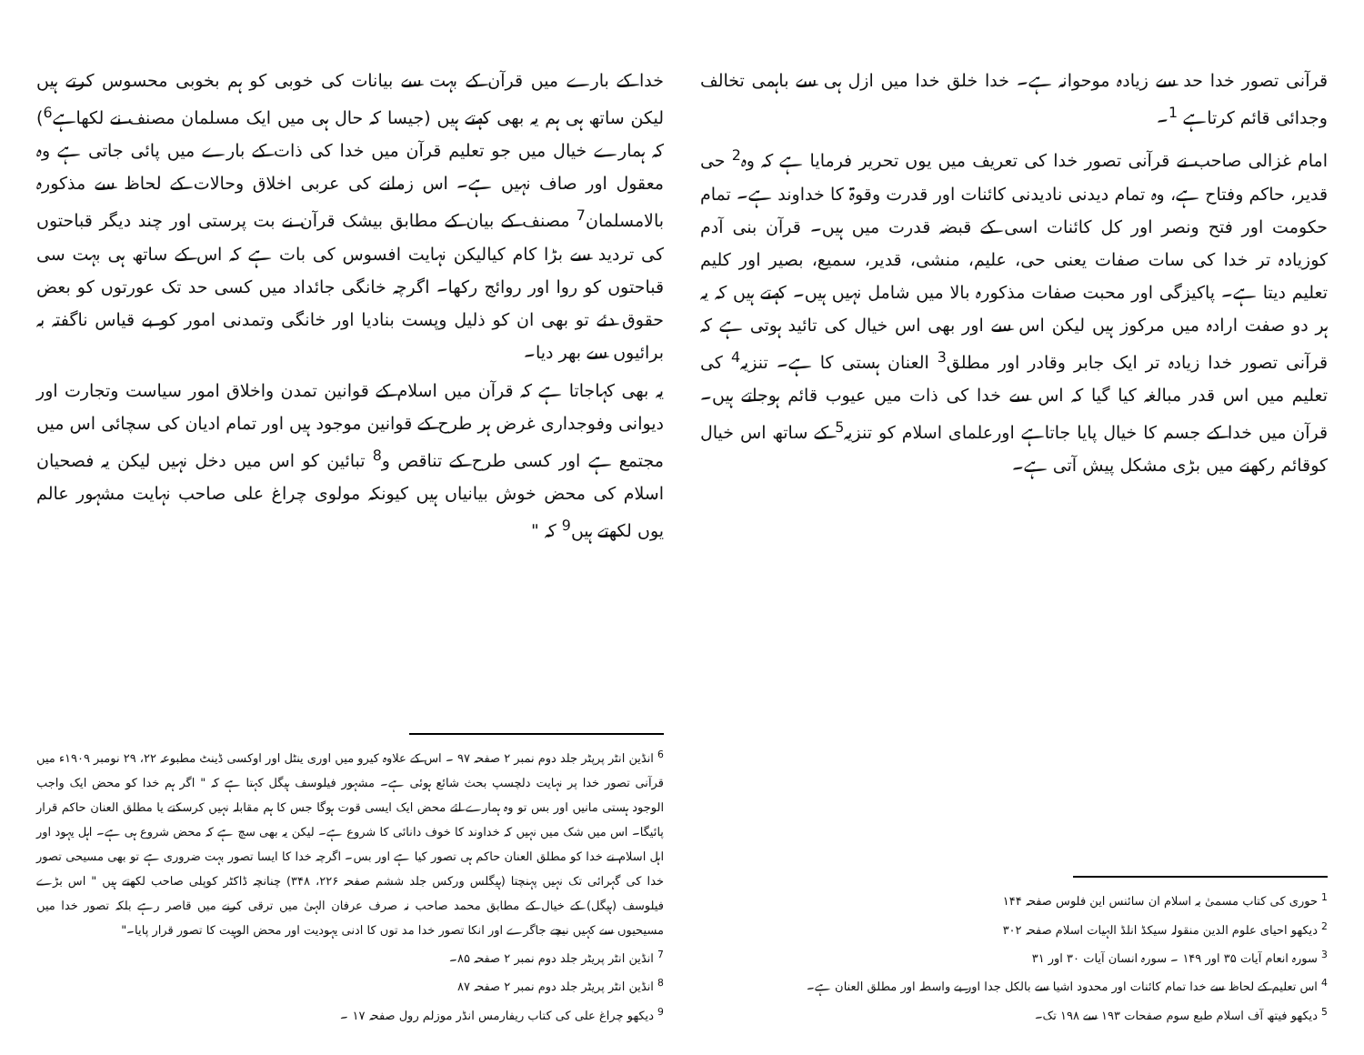قرآنی تصور خدا حد سے زیادہ موحوانہ ہے۔ خدا خلق خدا میں ازل ہی سے باہمی تخالف وجدائی قائم کرتاہے <sup>1</sup>۔
امام غزالی صاحب نے قرآنی تصور خدا کی تعریف میں یوں تحریر فرمایا ہے کہ وہ<sup>2</sup> حی قدیر، حاکم وفتاح ہے، وہ تمام دیدنی نادیدنی کائنات اور قدرت وقوۃ کا خداوند ہے۔ تمام حکومت اور فتح ونصر اور کل کائنات اسی کے قبضہ قدرت میں ہیں۔ قرآن بنی آدم کوزیادہ تر خدا کی سات صفات یعنی حی، علیم، منشی، قدیر، سمیع، بصیر اور کلیم تعلیم دیتا ہے۔ پاکیزگی اور محبت صفات مذکورہ بالا میں شامل نہیں ہیں۔ کہتے ہیں کہ یہ ہر دو صفت ارادہ میں مرکوز ہیں لیکن اس سے اور بھی اس خیال کی تائید ہوتی ہے کہ قرآنی تصور خدا زیادہ تر ایک جابر وقادر اور مطلق<sup>3</sup> العنان ہستی کا ہے۔ تنزیہ<sup>4</sup> کی تعلیم میں اس قدر مبالغہ کیا گیا کہ اس سے خدا کی ذات میں عیوب قائم ہوجاتے ہیں۔ قرآن میں خدا کے جسم کا خیال پایا جاتاہے اورعلمای اسلام کو تنزیہ<sup>5</sup> کے ساتھ اس خیال کوقائم رکھنے میں بڑی مشکل پیش آتی ہے۔
<sup>1</sup> حوری کی کتاب مسمیٰ بہ اسلام ان سائنس این فلوس صفحہ ۱۴۴
<sup>2</sup> دیکھو احیای علوم الدین منقولہ سیکڈ انلڈ الہیات اسلام صفحہ ۳۰۲
<sup>3</sup> سورہ انعام آیات ۳۵ اور ۱۴۹ ۔ سورہ انسان آیات ۳۰ اور ۳۱
<sup>4</sup> اس تعلیم کے لحاظ سے خدا تمام کائنات اور محدود اشیا سے بالکل جدا اور بے واسطہ اور مطلق العنان ہے۔
<sup>5</sup> دیکھو فیتھ آف اسلام طبع سوم صفحات ۱۹۳ سے ۱۹۸ تک۔
خدا کے بارے میں قرآن کے بہت سے بیانات کی خوبی کو ہم بخوبی محسوس کرتے ہیں لیکن ساتھ ہی ہم یہ بھی کہتے ہیں (جیسا کہ حال ہی میں ایک مسلمان مصنف نے لکھاہے<sup>6</sup>) کہ ہمارے خیال میں جو تعلیم قرآن میں خدا کی ذات کے بارے میں پائی جاتی ہے وہ معقول اور صاف نہیں ہے۔ اس زمانے کی عربی اخلاق وحالات کے لحاظ سے مذکورہ بالامسلمان<sup>7</sup> مصنف کے بیان کے مطابق بیشک قرآن نے بت پرستی اور چند دیگر قباحتوں کی تردید سے بڑا کام کیالیکن نہایت افسوس کی بات ہے کہ اس کے ساتھ ہی بہت سی قباحتوں کو روا اور روائج رکھا۔ اگرچہ خانگی جائداد میں کسی حد تک عورتوں کو بعض حقوق دئے تو بھی ان کو ذلیل وپست بنادیا اور خانگی وتمدنی امور کو بے قیاس ناگفتہ بہ برائیوں سے بھر دیا۔
یہ بھی کہاجاتا ہے کہ قرآن میں اسلام کے قوانین تمدن واخلاق امور سیاست وتجارت اور دیوانی وفوجداری غرض ہر طرح کے قوانین موجود ہیں اور تمام ادیان کی سچائی اس میں مجتمع ہے اور کسی طرح کے تناقص و<sup>8</sup> تبائین کو اس میں دخل نہیں لیکن یہ فصحیان اسلام کی محض خوش بیانیاں ہیں کیونکہ مولوی چراغ علی صاحب نہایت مشہور عالم یوں لکھتے ہیں<sup>9</sup> کہ "
<sup>6</sup> انڈین انٹر پرپٹر جلد دوم نمبر ۲ صفحہ ۹۷ ۔ اس کے علاوہ کیرو میں اوری ینٹل اور اوکسی ڈینٹ مطبوعہ ۲۲، ۲۹ نومبر ۱۹۰۹ء میں قرآنی تصور خدا پر نہایت دلچسپ بحث شائع ہوئی ہے۔ مشہور فیلوسف ہیگل کہتا ہے کہ " اگر ہم خدا کو محض ایک واجب الوجود ہستی مانیں اور بس تو وہ ہمارے لئے محض ایک ایسی قوت ہوگا جس کا ہم مقابلہ نہیں کرسکتے یا مطلق العنان حاکم قرار پائیگا۔ اس میں شک میں نہیں کہ خداوند کا خوف دانائی کا شروع ہے۔ لیکن یہ بھی سچ ہے کہ محض شروع ہی ہے۔ اہل یہود اور اہل اسلام نے خدا کو مطلق العنان حاکم ہی تصور کیا ہے اور بس۔ اگرچہ خدا کا ایسا تصور بہت ضروری ہے تو بھی مسیحی تصور خدا کی گہرائی تک نہیں پہنچتا (ہیگلس ورکس جلد ششم صفحہ ۲۲۶، ۳۴۸) چنانچہ ڈاکٹر کوپلی صاحب لکھتے ہیں " اس بڑے فیلوسف (ہیگل) کے خیال کے مطابق محمد صاحب نہ صرف عرفان الہیٰ میں ترقی کرنے میں قاصر رہے بلکہ تصور خدا میں مسیحیوں سے کہیں نیچے جاگرے اور انکا تصور خدا مد توں کا ادنی یہودیت اور محض الوہیت کا تصور قرار پایا۔"
<sup>7</sup> انڈین انٹر پریٹر جلد دوم نمبر ۲ صفحہ ۸۵۔
<sup>8</sup> انڈین انٹر پریٹر جلد دوم نمبر ۲ صفحہ ۸۷
<sup>9</sup> دیکھو چراغ علی کی کتاب ریفارمس انڈر موزلم رول صفحہ ۱۷ ۔